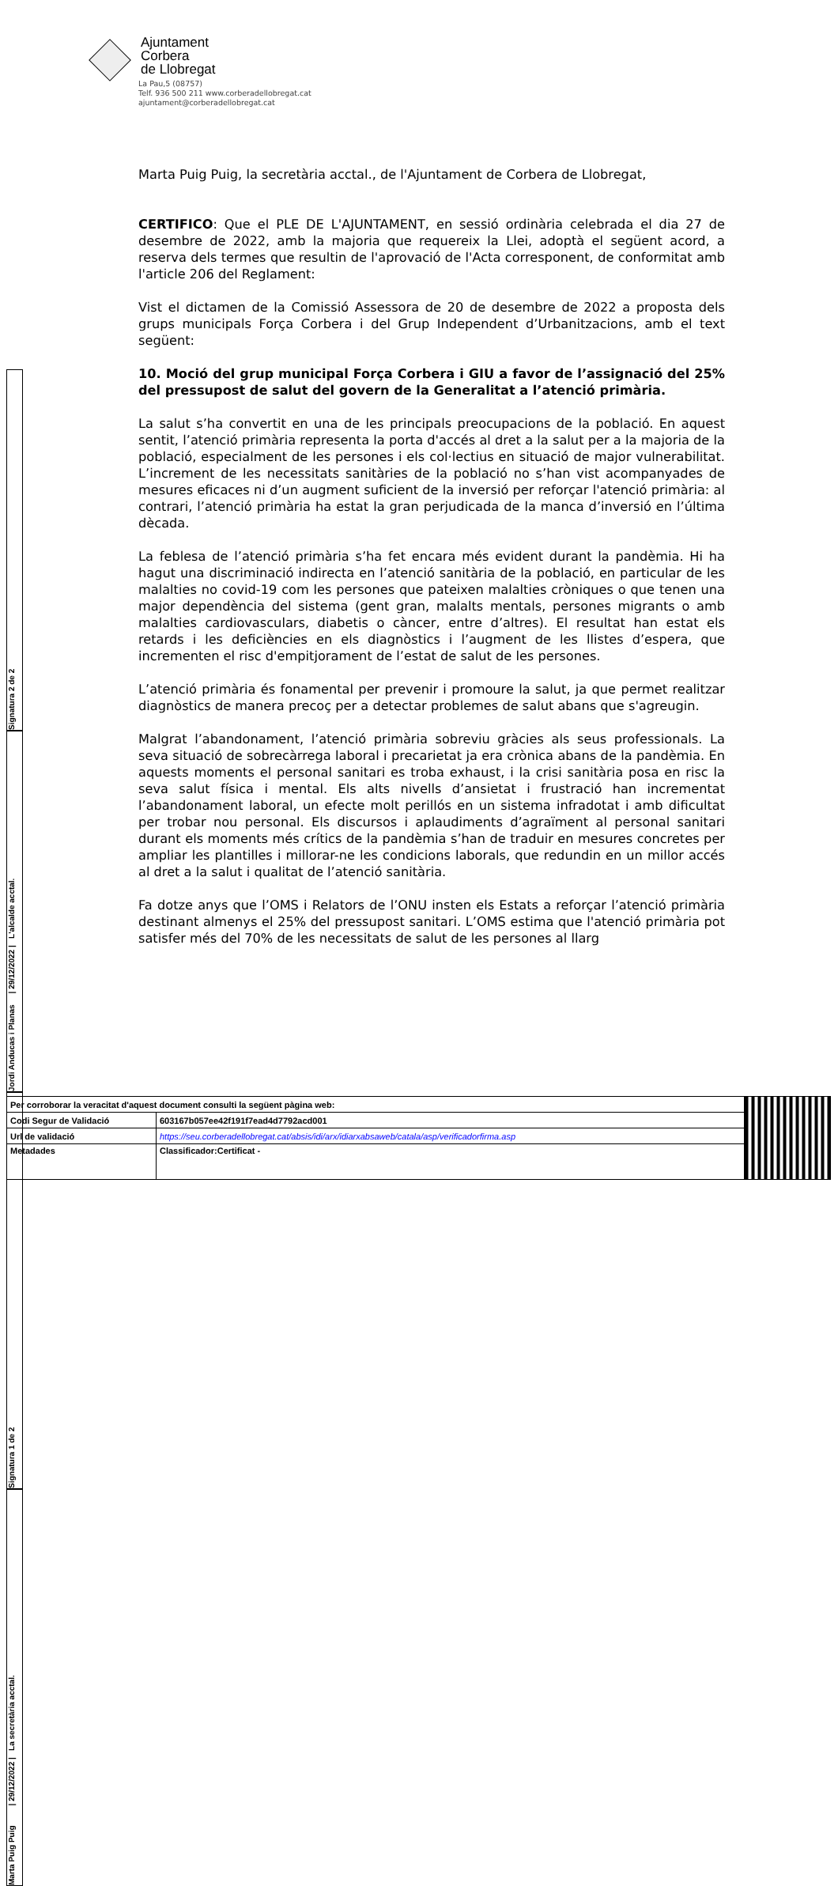Ajuntament
Corbera
de Llobregat
La Pau,5 (08757)
Telf. 936 500 211 www.corberadellobregat.cat
ajuntament@corberadellobregat.cat
Marta Puig Puig, la secretària acctal., de l'Ajuntament de Corbera de Llobregat,
CERTIFICO: Que el PLE DE L'AJUNTAMENT, en sessió ordinària celebrada el dia 27 de desembre de 2022, amb la majoria que requereix la Llei, adoptà el següent acord, a reserva dels termes que resultin de l'aprovació de l'Acta corresponent, de conformitat amb l'article 206 del Reglament:
Vist el dictamen de la Comissió Assessora de 20 de desembre de 2022 a proposta dels grups municipals Força Corbera i del Grup Independent d’Urbanitzacions, amb el text següent:
10. Moció del grup municipal Força Corbera i GIU a favor de l’assignació del 25% del pressupost de salut del govern de la Generalitat a l’atenció primària.
La salut s’ha convertit en una de les principals preocupacions de la població. En aquest sentit, l’atenció primària representa la porta d'accés al dret a la salut per a la majoria de la població, especialment de les persones i els col·lectius en situació de major vulnerabilitat. L’increment de les necessitats sanitàries de la població no s’han vist acompanyades de mesures eficaces ni d’un augment suficient de la inversió per reforçar l'atenció primària: al contrari, l’atenció primària ha estat la gran perjudicada de la manca d’inversió en l’última dècada.
La feblesa de l’atenció primària s’ha fet encara més evident durant la pandèmia. Hi ha hagut una discriminació indirecta en l’atenció sanitària de la població, en particular de les malalties no covid-19 com les persones que pateixen malalties cròniques o que tenen una major dependència del sistema (gent gran, malalts mentals, persones migrants o amb malalties cardiovasculars, diabetis o càncer, entre d’altres). El resultat han estat els retards i les deficiències en els diagnòstics i l’augment de les llistes d’espera, que incrementen el risc d'empitjorament de l’estat de salut de les persones.
L’atenció primària és fonamental per prevenir i promoure la salut, ja que permet realitzar diagnòstics de manera precoç per a detectar problemes de salut abans que s'agreugin.
Malgrat l’abandonament, l’atenció primària sobreviu gràcies als seus professionals. La seva situació de sobrecàrrega laboral i precarietat ja era crònica abans de la pandèmia. En aquests moments el personal sanitari es troba exhaust, i la crisi sanitària posa en risc la seva salut física i mental. Els alts nivells d’ansietat i frustració han incrementat l’abandonament laboral, un efecte molt perillós en un sistema infradotat i amb dificultat per trobar nou personal. Els discursos i aplaudiments d’agraïment al personal sanitari durant els moments més crítics de la pandèmia s’han de traduir en mesures concretes per ampliar les plantilles i millorar-ne les condicions laborals, que redundin en un millor accés al dret a la salut i qualitat de l’atenció sanitària.
Fa dotze anys que l’OMS i Relators de l’ONU insten els Estats a reforçar l’atenció primària destinant almenys el 25% del pressupost sanitari. L’OMS estima que l'atenció primària pot satisfer més del 70% de les necessitats de salut de les persones al llarg
Signatura 2 de 2
Jordi Anducas i Planas | 29/12/2022 | L'alcalde acctal.
Signatura 1 de 2
Marta Puig Puig | 29/12/2022 | La secretària acctal.
| Per corroborar la veracitat d'aquest document consulti la següent pàgina web: | | |
| Codi Segur de Validació | 603167b057ee42f191f7ead4d7792acd001 | |
| Url de validació | https://seu.corberadellobregat.cat/absis/idi/arx/idiarxabsaweb/catala/asp/verificadorfirma.asp | |
| Metadades | Classificador:Certificat - | |